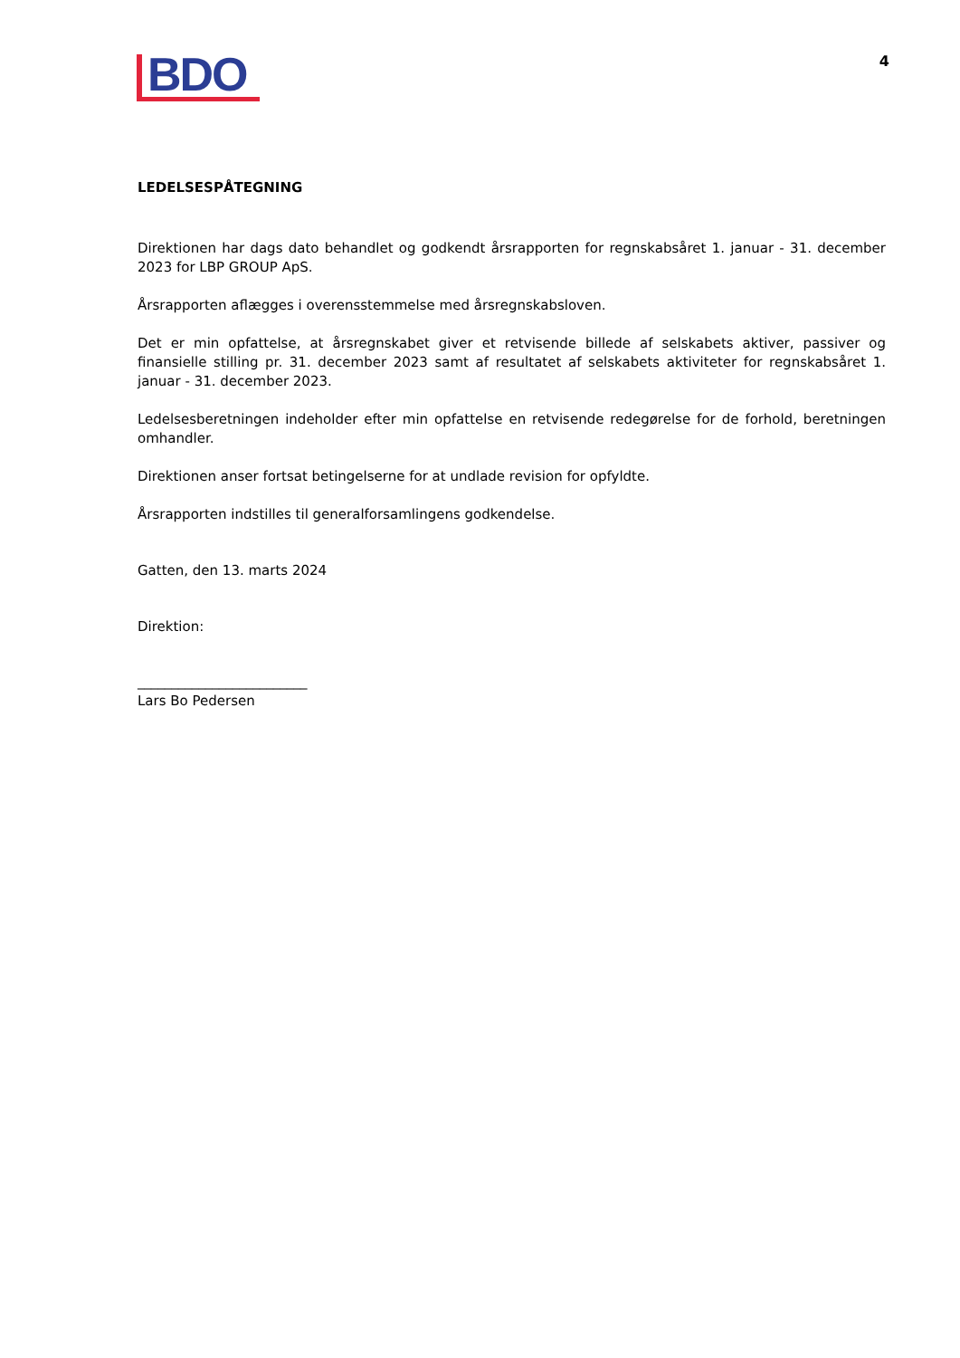BDO
4
LEDELSESPÅTEGNING
Direktionen har dags dato behandlet og godkendt årsrapporten for regnskabsåret 1. januar - 31. december 2023 for LBP GROUP ApS.
Årsrapporten aflægges i overensstemmelse med årsregnskabsloven.
Det er min opfattelse, at årsregnskabet giver et retvisende billede af selskabets aktiver, passiver og finansielle stilling pr. 31. december 2023 samt af resultatet af selskabets aktiviteter for regnskabsåret 1. januar - 31. december 2023.
Ledelsesberetningen indeholder efter min opfattelse en retvisende redegørelse for de forhold, beretningen omhandler.
Direktionen anser fortsat betingelserne for at undlade revision for opfyldte.
Årsrapporten indstilles til generalforsamlingens godkendelse.
Gatten, den 13. marts 2024
Direktion:
_________________________
Lars Bo Pedersen